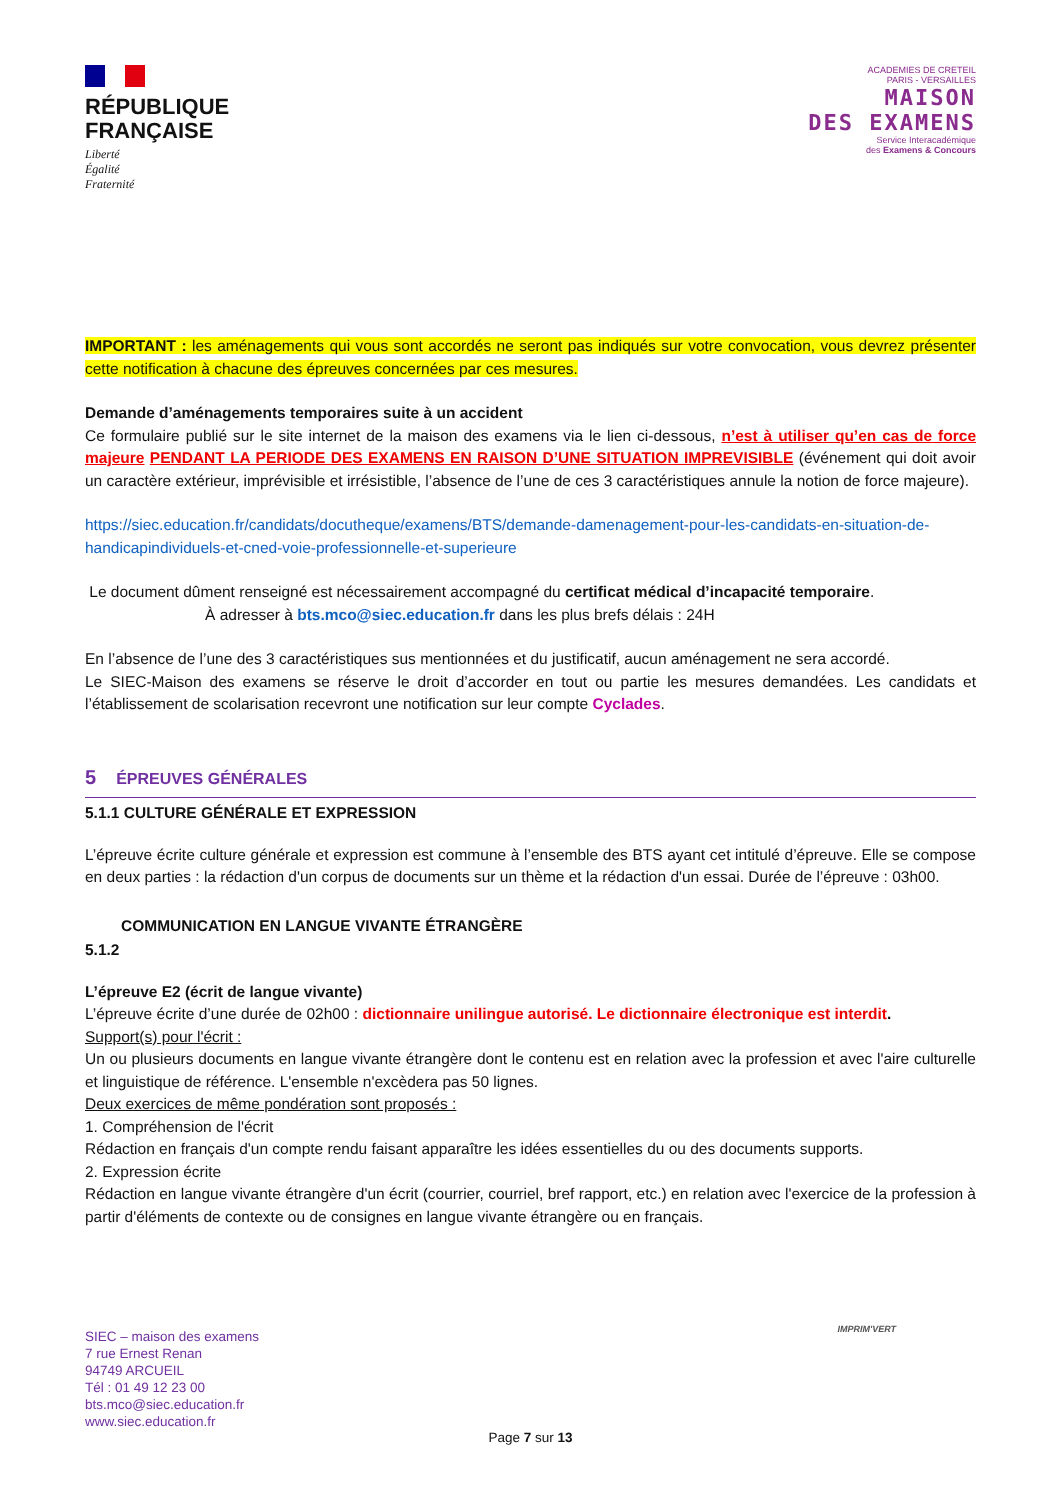RÉPUBLIQUE
FRANÇAISE
Liberté
Égalité
Fraternité
ACADEMIES DE CRETEIL
PARIS - VERSAILLES
MAISON
DES EXAMENS
Service Interacadémique
des Examens & Concours
IMPORTANT : les aménagements qui vous sont accordés ne seront pas indiqués sur votre convocation, vous devrez présenter cette notification à chacune des épreuves concernées par ces mesures.
Demande d’aménagements temporaires suite à un accident
Ce formulaire publié sur le site internet de la maison des examens via le lien ci-dessous, n’est à utiliser qu’en cas de force majeure PENDANT LA PERIODE DES EXAMENS EN RAISON D’UNE SITUATION IMPREVISIBLE (événement qui doit avoir un caractère extérieur, imprévisible et irrésistible, l’absence de l’une de ces 3 caractéristiques annule la notion de force majeure).
https://siec.education.fr/candidats/docutheque/examens/BTS/demande-damenagement-pour-les-candidats-en-situation-de-handicapindividuels-et-cned-voie-professionnelle-et-superieure
Le document dûment renseigné est nécessairement accompagné du certificat médical d’incapacité temporaire.
À adresser à bts.mco@siec.education.fr dans les plus brefs délais : 24H
En l’absence de l’une des 3 caractéristiques sus mentionnées et du justificatif, aucun aménagement ne sera accordé.
Le SIEC-Maison des examens se réserve le droit d’accorder en tout ou partie les mesures demandées. Les candidats et l’établissement de scolarisation recevront une notification sur leur compte Cyclades.
5 ÉPREUVES GÉNÉRALES
5.1.1 CULTURE GÉNÉRALE ET EXPRESSION
L’épreuve écrite culture générale et expression est commune à l’ensemble des BTS ayant cet intitulé d’épreuve. Elle se compose en deux parties : la rédaction d'un corpus de documents sur un thème et la rédaction d'un essai. Durée de l’épreuve : 03h00.
COMMUNICATION EN LANGUE VIVANTE ÉTRANGÈRE
5.1.2
L’épreuve E2 (écrit de langue vivante)
L’épreuve écrite d’une durée de 02h00 : dictionnaire unilingue autorisé. Le dictionnaire électronique est interdit.
Support(s) pour l'écrit :
Un ou plusieurs documents en langue vivante étrangère dont le contenu est en relation avec la profession et avec l'aire culturelle et linguistique de référence. L'ensemble n'excèdera pas 50 lignes.
Deux exercices de même pondération sont proposés :
1. Compréhension de l'écrit
Rédaction en français d'un compte rendu faisant apparaître les idées essentielles du ou des documents supports.
2. Expression écrite
Rédaction en langue vivante étrangère d'un écrit (courrier, courriel, bref rapport, etc.) en relation avec l'exercice de la profession à partir d'éléments de contexte ou de consignes en langue vivante étrangère ou en français.
SIEC – maison des examens
7 rue Ernest Renan
94749 ARCUEIL
Tél : 01 49 12 23 00
bts.mco@siec.education.fr
www.siec.education.fr
IMPRIM'VERT
Page 7 sur 13